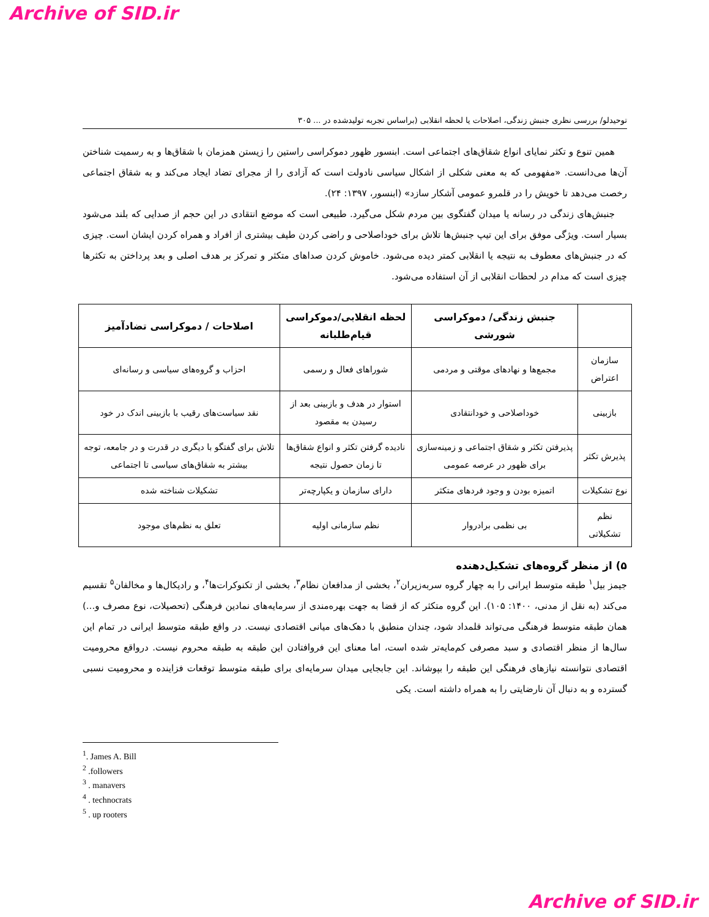Archive of SID.ir
توحیدلو/ بررسی نظری جنبش زندگی، اصلاحات یا لحظه انقلابی (براساس تجربه تولیدشده در ... ۳۰۵
همین تنوع و تکثر نمایای انواع شقاق‌های اجتماعی است. ابنسور ظهور دموکراسی راستین را زیستن همزمان با شقاق‌ها و به رسمیت شناختن آن‌ها می‌دانست. «مفهومی که به معنی شکلی از اشکال سیاسی نادولت است که آزادی را از مجرای تضاد ایجاد می‌کند و به شقاق اجتماعی رخصت می‌دهد تا خویش را در قلمرو عمومی آشکار سازد» (ابنسور، ۱۳۹۷: ۲۴).
جنبش‌های زندگی در رسانه یا میدان گفتگوی بین مردم شکل می‌گیرد. طبیعی است که موضع انتقادی در این حجم از صدایی که بلند می‌شود بسیار است. ویژگی موفق برای این تیپ جنبش‌ها تلاش برای خوداصلاحی و راضی کردن طیف بیشتری از افراد و همراه کردن ایشان است. چیزی که در جنبش‌های معطوف به نتیجه یا انقلابی کمتر دیده می‌شود. خاموش کردن صداهای متکثر و تمرکز بر هدف اصلی و بعد پرداختن به تکثرها چیزی است که مدام در لحظات انقلابی از آن استفاده می‌شود.
| | جنبش زندگی/ دموکراسی شورشی | لحظه انقلابی/دموکراسی قیام‌طلبانه | اصلاحات / دموکراسی تضادآمیز |
| --- | --- | --- | --- |
| سازمان اعتراض | مجمع‌ها و نهادهای موقتی و مردمی | شوراهای فعال و رسمی | احزاب و گروه‌های سیاسی و رسانه‌ای |
| بازبینی | خوداصلاحی و خودانتقادی | استوار در هدف و بازبینی بعد از رسیدن به مقصود | نقد سیاست‌های رقیب با بازبینی اندک در خود |
| پذیرش تکثر | پذیرفتن تکثر و شقاق اجتماعی و زمینه‌سازی برای ظهور در عرصه عمومی | نادیده گرفتن تکثر و انواع شقاق‌ها تا زمان حصول نتیجه | تلاش برای گفتگو با دیگری در قدرت و در جامعه، توجه بیشتر به شقاق‌های سیاسی تا اجتماعی |
| نوع تشکیلات | اتمیزه بودن و وجود فردهای متکثر | دارای سازمان و یکپارچه‌تر | تشکیلات شناخته شده |
| نظم تشکیلاتی | بی نظمی برادروار | نظم سازمانی اولیه | تعلق به نظم‌های موجود |
۵) از منظر گروه‌های تشکیل‌دهنده
جیمز بیل<sup>۱</sup> طبقه متوسط ایرانی را به چهار گروه سربه‌زیران<sup>۲</sup>، بخشی از مدافعان نظام<sup>۳</sup>، بخشی از تکنوکرات‌ها<sup>۴</sup>، و رادیکال‌ها و مخالفان<sup>۵</sup> تقسیم می‌کند (به نقل از مدنی، ۱۴۰۰: ۱۰۵). این گروه متکثر که از قضا به جهت بهره‌مندی از سرمایه‌های نمادین فرهنگی (تحصیلات، نوع مصرف و...) همان طبقه متوسط فرهنگی می‌تواند قلمداد شود، چندان منطبق با دهک‌های میانی اقتصادی نیست. در واقع طبقه متوسط ایرانی در تمام این سال‌ها از منظر اقتصادی و سبد مصرفی کم‌مایه‌تر شده است، اما معنای این فروافتادن این طبقه به طبقه محروم نیست. درواقع محرومیت اقتصادی نتوانسته نیازهای فرهنگی این طبقه را بپوشاند. این جابجایی میدان سرمایه‌ای برای طبقه متوسط توقعات فزاینده و محرومیت نسبی گسترده و به دنبال آن نارضایتی را به همراه داشته است. یکی
<sup>1</sup>. James A. Bill
<sup>2</sup> .followers
<sup>3</sup> . manavers
<sup>4</sup> . technocrats
<sup>5</sup> . up rooters
Archive of SID.ir